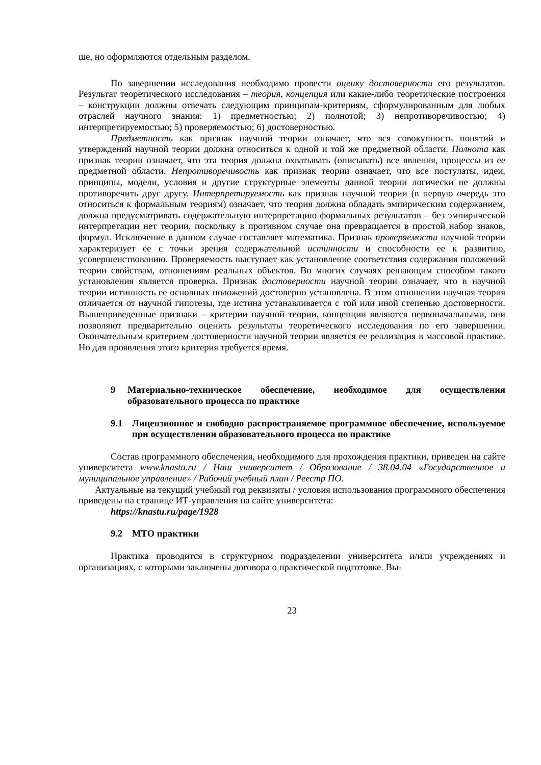ше, но оформляются отдельным разделом.
По завершении исследования необходимо провести оценку достоверности его результатов. Результат теоретического исследования – теория, концепция или какие-либо теоретические построения – конструкции должны отвечать следующим принципам-критериям, сформулированным для любых отраслей научного знания: 1) предметностью; 2) полнотой; 3) непротиворечивостью; 4) интерпретируемостью; 5) проверяемостью; 6) достоверностью.
Предметность как признак научной теории означает, что вся совокупность понятий и утверждений научной теории должна относиться к одной и той же предметной области. Полнота как признак теории означает, что эта теория должна охватывать (описывать) все явления, процессы из ее предметной области. Непротиворечивость как признак теории означает, что все постулаты, идеи, принципы, модели, условия и другие структурные элементы данной теории логически не должны противоречить друг другу. Интерпретируемость как признак научной теории (в первую очередь это относиться к формальным теориям) означает, что теория должна обладать эмпирическим содержанием, должна предусматривать содержательную интерпретацию формальных результатов – без эмпирической интерпретации нет теории, поскольку в противном случае она превращается в простой набор знаков, формул. Исключение в данном случае составляет математика. Признак проверяемости научной теории характеризует ее с точки зрения содержательной истинности и способности ее к развитию, усовершенствованию. Проверяемость выступает как установление соответствия содержания положений теории свойствам, отношениям реальных объектов. Во многих случаях решающим способом такого установления является проверка. Признак достоверности научной теории означает, что в научной теории истинность ее основных положений достоверно установлена. В этом отношении научная теория отличается от научной гипотезы, где истина устанавливается с той или иной степенью достоверности. Вышеприведенные признаки – критерии научной теории, концепции являются первоначальными, они позволяют предварительно оценить результаты теоретического исследования по его завершении. Окончательным критерием достоверности научной теории является ее реализация в массовой практике. Но для проявления этого критерия требуется время.
9 Материально-техническое обеспечение, необходимое для осуществления образовательного процесса по практике
9.1 Лицензионное и свободно распространяемое программное обеспечение, используемое при осуществлении образовательного процесса по практике
Состав программного обеспечения, необходимого для прохождения практики, приведен на сайте университета www.knastu.ru / Наш университет / Образование / 38.04.04 «Государственное и муниципальное управление» / Рабочий учебный план / Реестр ПО.
Актуальные на текущий учебный год реквизиты / условия использования программного обеспечения приведены на странице ИТ-управления на сайте университета:
https://knastu.ru/page/1928
9.2 МТО практики
Практика проводится в структурном подразделении университета и/или учреждениях и организациях, с которыми заключены договора о практической подготовке. Вы-
23